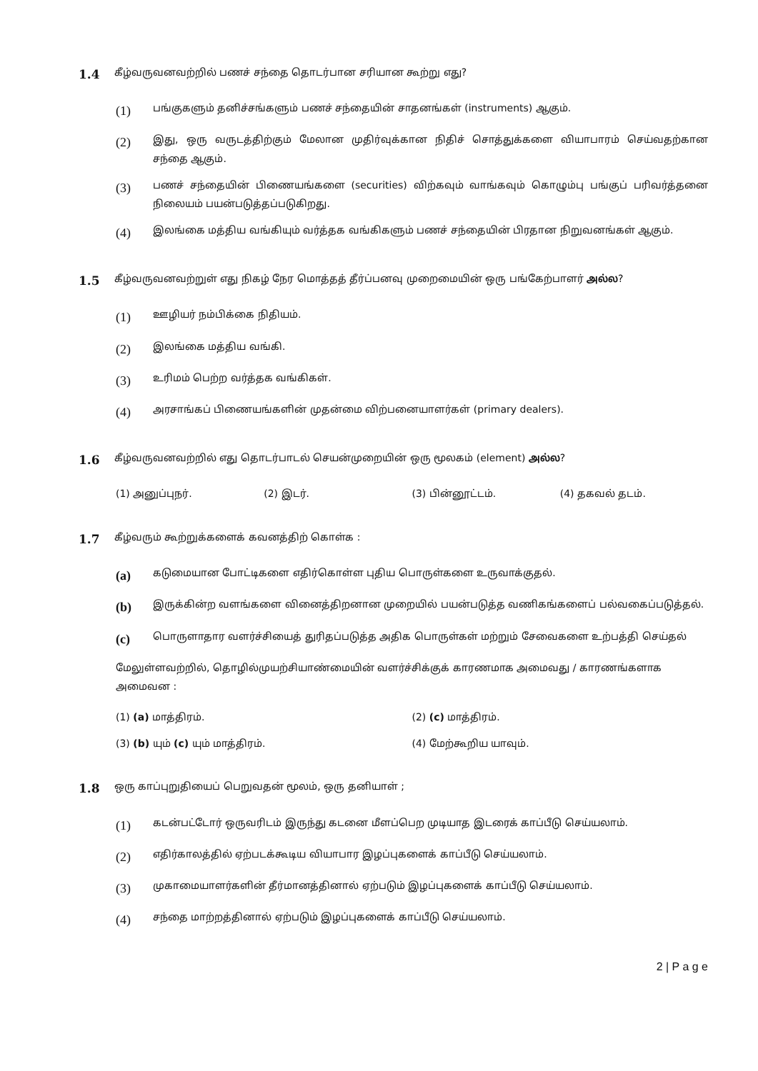1.4
கீழ்வருவனவற்றில் பணச் சந்தை தொடர்பான சரியான கூற்று எது?
(1)
பங்குகளும் தனிச்சங்களும் பணச் சந்தையின் சாதனங்கள் (instruments) ஆகும்.
(2)
இது, ஒரு வருடத்திற்கும் மேலான முதிர்வுக்கான நிதிச் சொத்துக்களை வியாபாரம் செய்வதற்கான சந்தை ஆகும்.
(3)
பணச் சந்தையின் பிணையங்களை (securities) விற்கவும் வாங்கவும் கொழும்பு பங்குப் பரிவர்த்தனை நிலையம் பயன்படுத்தப்படுகிறது.
(4)
இலங்கை மத்திய வங்கியும் வர்த்தக வங்கிகளும் பணச் சந்தையின் பிரதான நிறுவனங்கள் ஆகும்.
1.5
கீழ்வருவனவற்றுள் எது நிகழ் நேர மொத்தத் தீர்ப்பனவு முறைமையின் ஒரு பங்கேற்பாளர் அல்ல?
(1)
ஊழியர் நம்பிக்கை நிதியம்.
(2)
இலங்கை மத்திய வங்கி.
(3)
உரிமம் பெற்ற வர்த்தக வங்கிகள்.
(4)
அரசாங்கப் பிணையங்களின் முதன்மை விற்பனையாளர்கள் (primary dealers).
1.6
கீழ்வருவனவற்றில் எது தொடர்பாடல் செயன்முறையின் ஒரு மூலகம் (element) அல்ல?
(1) அனுப்புநர். (2) இடர். (3) பின்னூட்டம். (4) தகவல் தடம்.
1.7
கீழ்வரும் கூற்றுக்களைக் கவனத்திற் கொள்க :
(a)
கடுமையான போட்டிகளை எதிர்கொள்ள புதிய பொருள்களை உருவாக்குதல்.
(b)
இருக்கின்ற வளங்களை வினைத்திறனான முறையில் பயன்படுத்த வணிகங்களைப் பல்வகைப்படுத்தல்.
(c)
பொருளாதார வளர்ச்சியைத் துரிதப்படுத்த அதிக பொருள்கள் மற்றும் சேவைகளை உற்பத்தி செய்தல்
மேலுள்ளவற்றில், தொழில்முயற்சியாண்மையின் வளர்ச்சிக்குக் காரணமாக அமைவது / காரணங்களாக அமைவன :
(1) (a) மாத்திரம். (2) (c) மாத்திரம்.
(3) (b) யும் (c) யும் மாத்திரம்.
(4) மேற்கூறிய யாவும்.
1.8
ஒரு காப்புறுதியைப் பெறுவதன் மூலம், ஒரு தனியாள் ;
(1)
கடன்பட்டோர் ஒருவரிடம் இருந்து கடனை மீளப்பெற முடியாத இடரைக் காப்பீடு செய்யலாம்.
(2)
எதிர்காலத்தில் ஏற்படக்கூடிய வியாபார இழப்புகளைக் காப்பீடு செய்யலாம்.
(3)
முகாமையாளர்களின் தீர்மானத்தினால் ஏற்படும் இழப்புகளைக் காப்பீடு செய்யலாம்.
(4)
சந்தை மாற்றத்தினால் ஏற்படும் இழப்புகளைக் காப்பீடு செய்யலாம்.
2 | P a g e